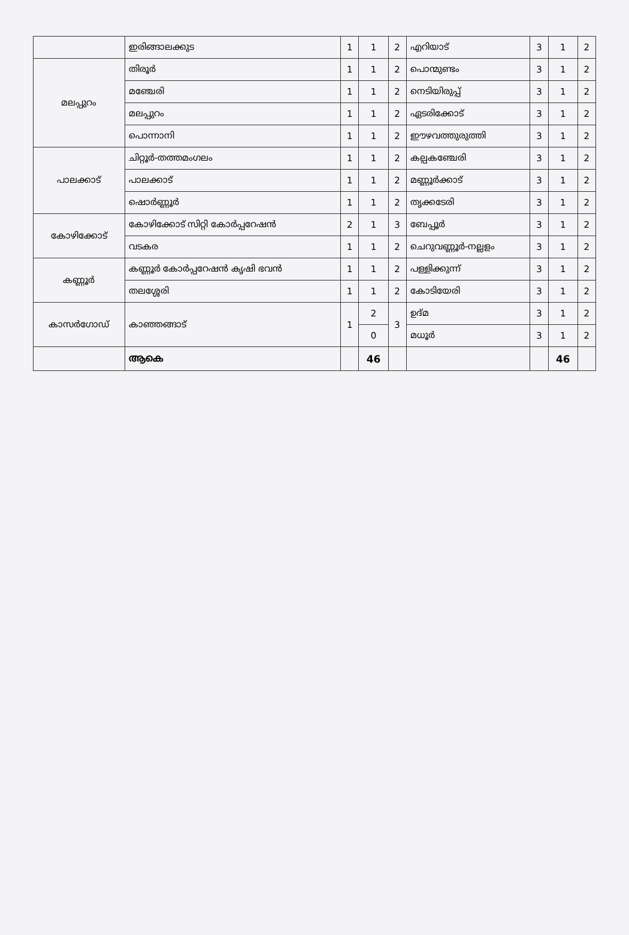| | ഇരിങ്ങാലക്കുട | 1 | 1 | 2 | എറിയാട് | 3 | 1 | 2 |
| മലപ്പുറം | തിരൂർ | 1 | 1 | 2 | പൊന്മുണ്ടം | 3 | 1 | 2 |
| | മഞ്ചേരി | 1 | 1 | 2 | നെടിയിരുപ്പ് | 3 | 1 | 2 |
| | മലപ്പുറം | 1 | 1 | 2 | ഏടരിക്കോട് | 3 | 1 | 2 |
| | പൊന്നാനി | 1 | 1 | 2 | ഈഴവത്തുരുത്തി | 3 | 1 | 2 |
| പാലക്കാട് | ചിറ്റൂർ-തത്തമംഗലം | 1 | 1 | 2 | കല്പകഞ്ചേരി | 3 | 1 | 2 |
| | പാലക്കാട് | 1 | 1 | 2 | മണ്ണൂർക്കാട് | 3 | 1 | 2 |
| | ഷൊർണ്ണൂർ | 1 | 1 | 2 | തൃക്കടേരി | 3 | 1 | 2 |
| കോഴിക്കോട് | കോഴിക്കോട് സിറ്റി കോർപ്പറേഷൻ | 2 | 1 | 3 | ബേപ്പൂർ | 3 | 1 | 2 |
| | വടകര | 1 | 1 | 2 | ചെറുവണ്ണൂർ-നല്ലളം | 3 | 1 | 2 |
| കണ്ണൂർ | കണ്ണൂർ കോർപ്പറേഷൻ കൃഷി ഭവൻ | 1 | 1 | 2 | പള്ളിക്കുന്ന് | 3 | 1 | 2 |
| | തലശ്ശേരി | 1 | 1 | 2 | കോടിയേരി | 3 | 1 | 2 |
| കാസർഗോഡ് | കാഞ്ഞങ്ങാട് | 1 | 2 | 3 | ഉദ്മ | 3 | 1 | 2 |
| | | | 0 | | മധൂർ | 3 | 1 | 2 |
| | ആകെ | | 46 | | | | 46 | |